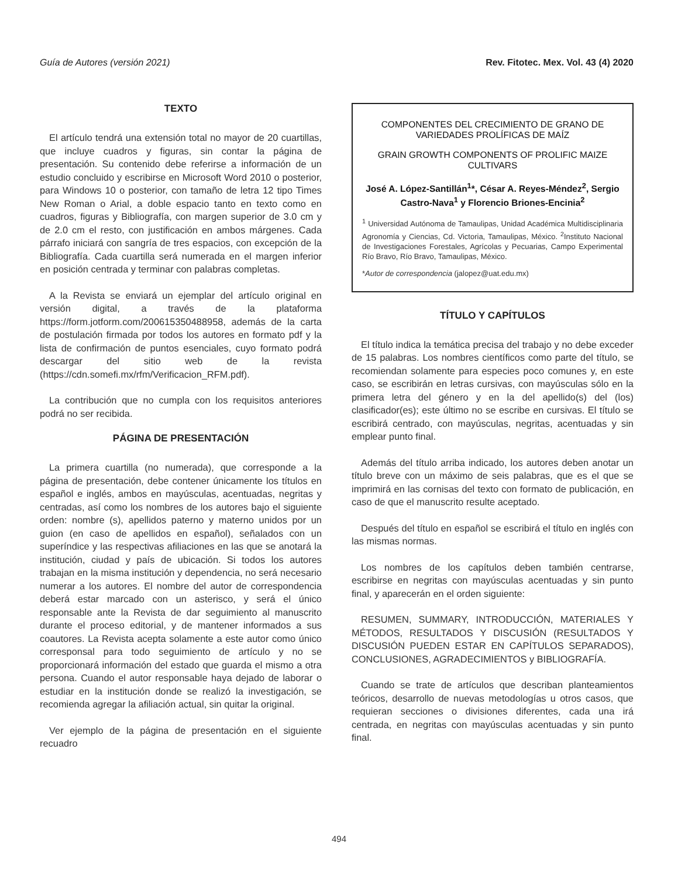Guía de Autores (versión 2021) Rev. Fitotec. Mex. Vol. 43 (4) 2020
TEXTO
El artículo tendrá una extensión total no mayor de 20 cuartillas, que incluye cuadros y figuras, sin contar la página de presentación. Su contenido debe referirse a información de un estudio concluido y escribirse en Microsoft Word 2010 o posterior, para Windows 10 o posterior, con tamaño de letra 12 tipo Times New Roman o Arial, a doble espacio tanto en texto como en cuadros, figuras y Bibliografía, con margen superior de 3.0 cm y de 2.0 cm el resto, con justificación en ambos márgenes. Cada párrafo iniciará con sangría de tres espacios, con excepción de la Bibliografía. Cada cuartilla será numerada en el margen inferior en posición centrada y terminar con palabras completas.
A la Revista se enviará un ejemplar del artículo original en versión digital, a través de la plataforma https://form.jotform.com/200615350488958, además de la carta de postulación firmada por todos los autores en formato pdf y la lista de confirmación de puntos esenciales, cuyo formato podrá descargar del sitio web de la revista (https://cdn.somefi.mx/rfm/Verificacion_RFM.pdf).
La contribución que no cumpla con los requisitos anteriores podrá no ser recibida.
PÁGINA DE PRESENTACIÓN
La primera cuartilla (no numerada), que corresponde a la página de presentación, debe contener únicamente los títulos en español e inglés, ambos en mayúsculas, acentuadas, negritas y centradas, así como los nombres de los autores bajo el siguiente orden: nombre (s), apellidos paterno y materno unidos por un guion (en caso de apellidos en español), señalados con un superíndice y las respectivas afiliaciones en las que se anotará la institución, ciudad y país de ubicación. Si todos los autores trabajan en la misma institución y dependencia, no será necesario numerar a los autores. El nombre del autor de correspondencia deberá estar marcado con un asterisco, y será el único responsable ante la Revista de dar seguimiento al manuscrito durante el proceso editorial, y de mantener informados a sus coautores. La Revista acepta solamente a este autor como único corresponsal para todo seguimiento de artículo y no se proporcionará información del estado que guarda el mismo a otra persona. Cuando el autor responsable haya dejado de laborar o estudiar en la institución donde se realizó la investigación, se recomienda agregar la afiliación actual, sin quitar la original.
Ver ejemplo de la página de presentación en el siguiente recuadro
COMPONENTES DEL CRECIMIENTO DE GRANO DE VARIEDADES PROLÍFICAS DE MAÍZ
GRAIN GROWTH COMPONENTS OF PROLIFIC MAIZE CULTIVARS
José A. López-Santillán<sup>1</sup>*, César A. Reyes-Méndez<sup>2</sup>, Sergio Castro-Nava<sup>1</sup> y Florencio Briones-Encinia<sup>2</sup>
<sup>1</sup> Universidad Autónoma de Tamaulipas, Unidad Académica Multidisciplinaria Agronomía y Ciencias, Cd. Victoria, Tamaulipas, México. <sup>2</sup>Instituto Nacional de Investigaciones Forestales, Agrícolas y Pecuarias, Campo Experimental Río Bravo, Río Bravo, Tamaulipas, México.
*Autor de correspondencia (jalopez@uat.edu.mx)
TÍTULO Y CAPÍTULOS
El título indica la temática precisa del trabajo y no debe exceder de 15 palabras. Los nombres científicos como parte del título, se recomiendan solamente para especies poco comunes y, en este caso, se escribirán en letras cursivas, con mayúsculas sólo en la primera letra del género y en la del apellido(s) del (los) clasificador(es); este último no se escribe en cursivas. El título se escribirá centrado, con mayúsculas, negritas, acentuadas y sin emplear punto final.
Además del título arriba indicado, los autores deben anotar un título breve con un máximo de seis palabras, que es el que se imprimirá en las cornisas del texto con formato de publicación, en caso de que el manuscrito resulte aceptado.
Después del título en español se escribirá el título en inglés con las mismas normas.
Los nombres de los capítulos deben también centrarse, escribirse en negritas con mayúsculas acentuadas y sin punto final, y aparecerán en el orden siguiente:
RESUMEN, SUMMARY, INTRODUCCIÓN, MATERIALES Y MÉTODOS, RESULTADOS Y DISCUSIÓN (RESULTADOS Y DISCUSIÓN PUEDEN ESTAR EN CAPÍTULOS SEPARADOS), CONCLUSIONES, AGRADECIMIENTOS y BIBLIOGRAFÍA.
Cuando se trate de artículos que describan planteamientos teóricos, desarrollo de nuevas metodologías u otros casos, que requieran secciones o divisiones diferentes, cada una irá centrada, en negritas con mayúsculas acentuadas y sin punto final.
494